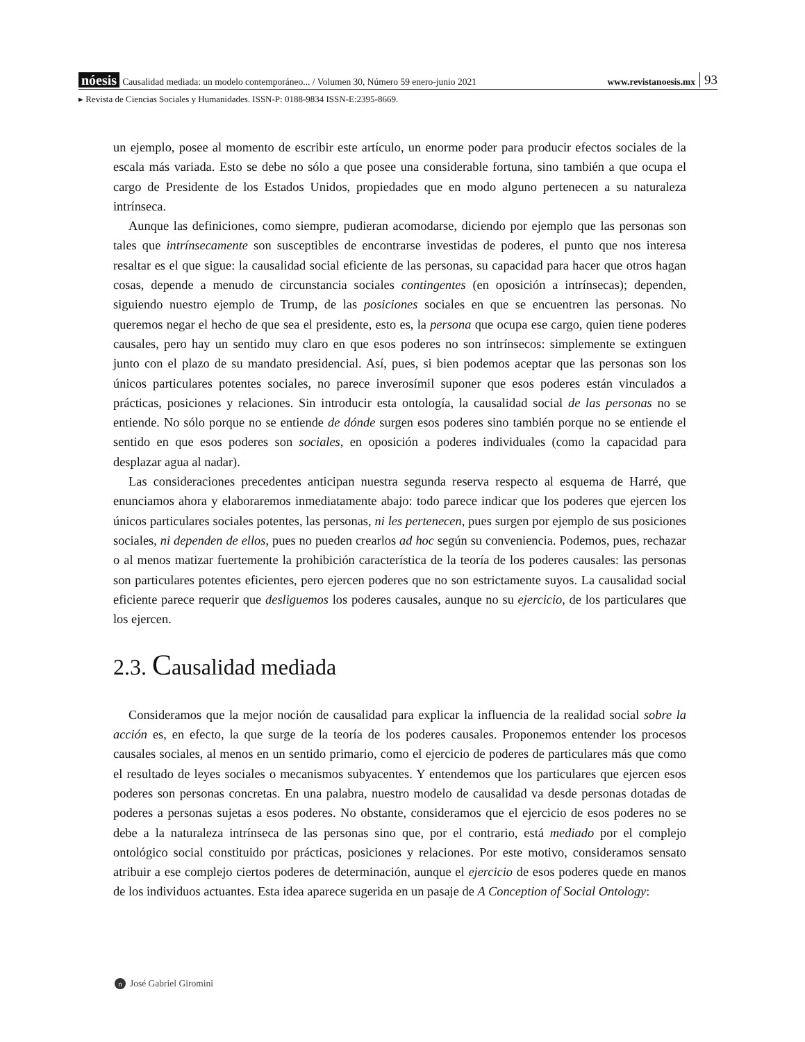nóesis Causalidad mediada: un modelo contemporáneo... / Volumen 30, Número 59 enero-junio 2021 www.revistanoesis.mx 93
▸ Revista de Ciencias Sociales y Humanidades. ISSN-P: 0188-9834 ISSN-E:2395-8669.
un ejemplo, posee al momento de escribir este artículo, un enorme poder para producir efectos sociales de la escala más variada. Esto se debe no sólo a que posee una considerable fortuna, sino también a que ocupa el cargo de Presidente de los Estados Unidos, propiedades que en modo alguno pertenecen a su naturaleza intrínseca.
Aunque las definiciones, como siempre, pudieran acomodarse, diciendo por ejemplo que las personas son tales que intrínsecamente son susceptibles de encontrarse investidas de poderes, el punto que nos interesa resaltar es el que sigue: la causalidad social eficiente de las personas, su capacidad para hacer que otros hagan cosas, depende a menudo de circunstancia sociales contingentes (en oposición a intrínsecas); dependen, siguiendo nuestro ejemplo de Trump, de las posiciones sociales en que se encuentren las personas. No queremos negar el hecho de que sea el presidente, esto es, la persona que ocupa ese cargo, quien tiene poderes causales, pero hay un sentido muy claro en que esos poderes no son intrínsecos: simplemente se extinguen junto con el plazo de su mandato presidencial. Así, pues, si bien podemos aceptar que las personas son los únicos particulares potentes sociales, no parece inverosímil suponer que esos poderes están vinculados a prácticas, posiciones y relaciones. Sin introducir esta ontología, la causalidad social de las personas no se entiende. No sólo porque no se entiende de dónde surgen esos poderes sino también porque no se entiende el sentido en que esos poderes son sociales, en oposición a poderes individuales (como la capacidad para desplazar agua al nadar).
Las consideraciones precedentes anticipan nuestra segunda reserva respecto al esquema de Harré, que enunciamos ahora y elaboraremos inmediatamente abajo: todo parece indicar que los poderes que ejercen los únicos particulares sociales potentes, las personas, ni les pertenecen, pues surgen por ejemplo de sus posiciones sociales, ni dependen de ellos, pues no pueden crearlos ad hoc según su conveniencia. Podemos, pues, rechazar o al menos matizar fuertemente la prohibición característica de la teoría de los poderes causales: las personas son particulares potentes eficientes, pero ejercen poderes que no son estrictamente suyos. La causalidad social eficiente parece requerir que desliguemos los poderes causales, aunque no su ejercicio, de los particulares que los ejercen.
2.3. Causalidad mediada
Consideramos que la mejor noción de causalidad para explicar la influencia de la realidad social sobre la acción es, en efecto, la que surge de la teoría de los poderes causales. Proponemos entender los procesos causales sociales, al menos en un sentido primario, como el ejercicio de poderes de particulares más que como el resultado de leyes sociales o mecanismos subyacentes. Y entendemos que los particulares que ejercen esos poderes son personas concretas. En una palabra, nuestro modelo de causalidad va desde personas dotadas de poderes a personas sujetas a esos poderes. No obstante, consideramos que el ejercicio de esos poderes no se debe a la naturaleza intrínseca de las personas sino que, por el contrario, está mediado por el complejo ontológico social constituido por prácticas, posiciones y relaciones. Por este motivo, consideramos sensato atribuir a ese complejo ciertos poderes de determinación, aunque el ejercicio de esos poderes quede en manos de los individuos actuantes. Esta idea aparece sugerida en un pasaje de A Conception of Social Ontology:
n José Gabriel Giromini